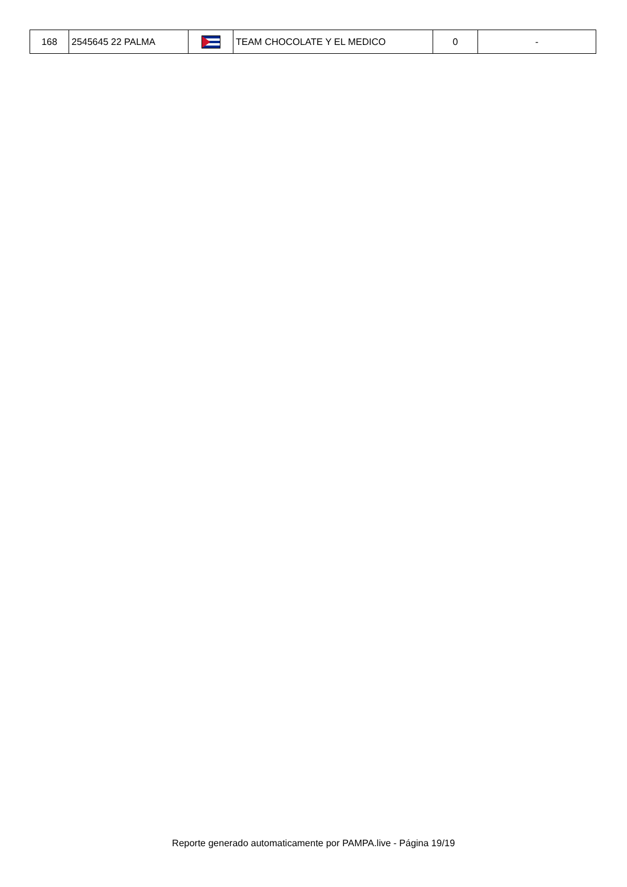| 168 | 2545645 22 PALMA | | TEAM CHOCOLATE Y EL MEDICO | 0 | - |
Reporte generado automaticamente por PAMPA.live - Página 19/19